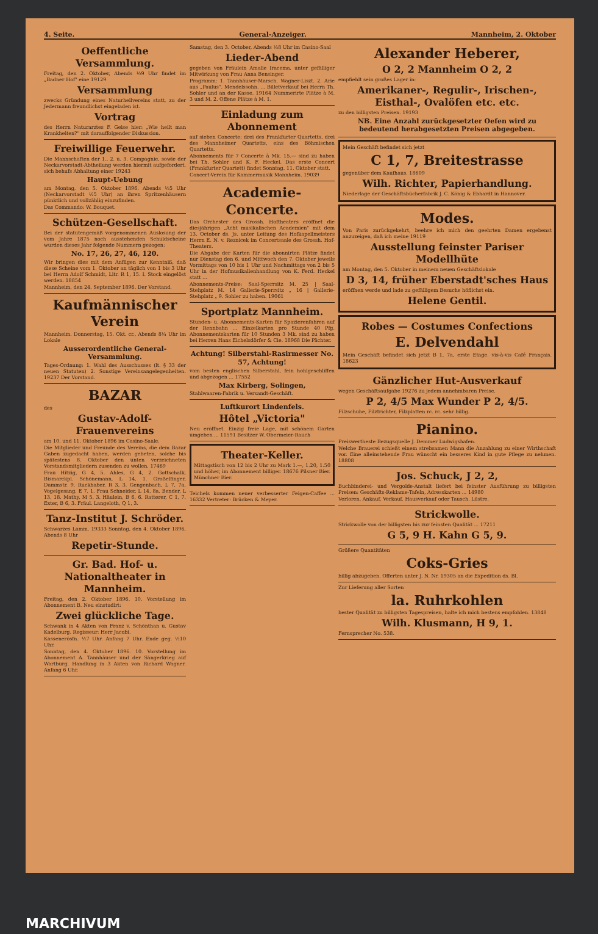4. Seite. General-Anzeiger. Mannheim, 2. Oktober
Oeffentliche Versammlung.
Freitag, den 2. Oktober, Abends ½9 Uhr findet im „Badner Hof" eine 19129
Versammlung
zwecks Gründung eines Naturheilvereins statt, zu der Jedermann freundlichst eingeladen ist.
Vortrag
des Herrn Naturarztes F. Geise hier: „Wie heilt man Krankheiten?" mit darauffolgender Diskussion.
Freiwillige Feuerwehr.
Die Mannschaften der 1., 2. u. 3. Compagnie, sowie der Neckarvorstadt-Abtheilung werden hiermit aufgefordert, sich behufs Abhaltung einer 19243
Haupt-Uebung
am Montag, den 5. Oktober 1896. Abends ½5 Uhr (Neckarvorstadt ½5 Uhr) an ihren Spritzenhäusern pünktlich und vollzählig einzufinden.
Das Commando: W. Bouquet.
Schützen-Gesellschaft.
Bei der statutengemäß vorgenommenen Auslosung der vom Jahre 1875 noch ausstehenden Schuldscheine wurden dieses Jahr folgende Nummern gezogen:
No. 17, 26, 27, 46, 120.
Wir bringen dies mit dem Anfügen zur Kenntniß, daß diese Scheine vom 1. Oktober an täglich von 1 bis 3 Uhr bei Herrn Adolf Schmidt, Litr. R 1, 15. I. Stock eingelöst werden. 18854
Mannheim, den 24. September 1896. Der Vorstand.
Kaufmännischer Verein
Mannheim. Donnerstag, 15. Okt. cr., Abends 8¼ Uhr im Lokale
Ausserordentliche General-Versammlung.
Tages-Ordnung: 1. Wahl des Ausschusses (lt. § 33 der neuen Statuten) 2. Sonstige Vereinsangelegenheiten. 19237 Der Vorstand.
BAZAR
des
Gustav-Adolf-Frauenvereins
am 10. und 11. Oktober 1896 im Casino-Saale.
Die Mitglieder und Freunde des Vereins, die dem Bazar Gaben zugedacht haben, werden gebeten, solche bis spätestens 8. Oktober den unten verzeichneten Vorstandsmitgliedern zusenden zu wollen. 17469
Frau Hitzig, G 4, 5. Ahles, G 4, 2. Gottschalk, Bismarckpl. Schönemann, L 14, 1. Großelfinger, Dammstr. 9. Ruckhaber, R 3, 3. Gengenbach, L 7, 7a. Vogelgesang, E 7, 1. Frau Schneider, L 14, 8a. Bender, L 13, 18. Mathy, M 5, 3. Häulein, B 6, 6. Ratterer, C 1, 7. Exter, B 6, 3. Fräul. Langeloth, Q 1, 3.
Tanz-Institut J. Schröder.
Schwarzes Lamm. 19333 Sonntag, den 4. Oktober 1896, Abends 8 Uhr
Repetir-Stunde.
Gr. Bad. Hof- u. Nationaltheater in Mannheim.
Freitag, den 2. Oktober 1896. 10. Vorstellung im Abonnement B. Neu einstudirt:
Zwei glückliche Tage.
Schwank in 4 Akten von Franz v. Schönthan u. Gustav Kadelburg. Regisseur: Herr Jacobi.
Kassenerösfn. ½7 Uhr. Anfang 7 Uhr. Ende geg. ½10 Uhr.
Sonntag, den 4. Oktober 1896. 10. Vorstellung im Abonnement A. Tannhäuser und der Sängerkrieg auf Wartburg. Handlung in 3 Akten von Richard Wagner. Anfang 6 Uhr.
Samstag, den 3. October, Abends ½8 Uhr im Casino-Saal
Lieder-Abend
gegeben von Fräulein Amalie Iracema, unter gefälliger Mitwirkung von Frau Anna Bensinger.
Programm: 1. Tannhäuser-Marsch. Wagner-Liszt. 2. Arie aus „Paulus". Mendelssohn. ... Billetverkauf bei Herrn Th. Sohler und an der Kasse. 19164 Nummerirte Plätze à M. 3 und M. 2. Offene Plätze à M. 1.
Einladung zum Abonnement
auf sieben Concerte: drei des Frankfurter Quartetts, drei des Mannheimer Quartetts, eins des Böhmischen Quartetts.
Abonnements für 7 Concerte à Mk. 15.— sind zu haben bei Th. Sohler und K. F. Heckel. Das erste Concert (Frankfurter Quartett) findet Sonntag, 11. Oktober statt.
Concert-Verein für Kammermusik Mannheim. 19039
Academie-Concerte.
Das Orchester des Grossh. Hoftheaters eröffnet die diesjährigen „Acht musikalischen Academien" mit dem 13. October ds. Js. unter Leitung des Hofkapellmeisters Herrn E. N. v. Reznicek im Concertsaale des Grossh. Hof-Theaters.
Die Abgabe der Karten für die abonnirten Plätze findet nur Dienstag den 6. und Mittwoch den 7. Oktober jeweils Vormittags von 10 bis 1 Uhr und Nachmittags von 2 bis 5 Uhr in der Hofmusikalienhandlung von K. Ferd. Heckel statt ...
Abonnements-Preise: Saal-Sperrsitz M. 25 | Saal-Stehplatz M. 14 Gallerie-Sperrsitz „ 16 | Gallerie-Stehplatz „ 9. Sohler zu haben. 19061
Sportplatz Mannheim.
Stunden- u. Abonnements-Karten für Spazierenfahren auf der Rennbahn ... Einzelkarten pro Stunde 40 Pfg. Abonnementskarten für 10 Stunden 3 Mk. sind zu haben bei Herren Hans Eichelsdörfer & Cie. 18968 Die Pächter.
Achtung! Silberstahl-Rasirmesser No. 57, Achtung!
vom besten englischen Silberstahl, fein hohlgeschliffen und abgezogen ... 17552
Max Kirberg, Solingen,
Stahlwaaren-Fabrik u. Versandt-Geschäft.
Luftkurort Lindenfels.
Hôtel „Victoria"
Neu eröffnet. Einzig freie Lage, mit schönem Garten umgeben ... 11591 Besitzer W. Obermeier-Rauch
Theater-Keller.
Mittagstisch von 12 bis 2 Uhr zu Mark 1.—, 1.20, 1.50 und höher, im Abonnement billiger. 18676 Pilsner Bier. Münchner Bier.
Teichels kommen neuer verbesserter Feigen-Caffee ... 16332 Vertreter: Brücken & Meyer.
Alexander Heberer,
O 2, 2 Mannheim O 2, 2
empfiehlt sein großes Lager in:
Amerikaner-, Regulir-, Irischen-, Eisthal-, Ovalöfen etc. etc.
zu den billigsten Preisen. 19193
NB. Eine Anzahl zurückgesetzter Oefen wird zu bedeutend herabgesetzten Preisen abgegeben.
Mein Geschäft befindet sich jetzt
C 1, 7, Breitestrasse
gegenüber dem Kaufhaus. 18609
Wilh. Richter, Papierhandlung.
Niederlage der Geschäftsbücherfabrik J. C. König & Ebhardt in Hannover.
Modes.
Von Paris zurückgekehrt, beehre ich mich den geehrten Damen ergebenst anzuzeigen, daß ich meine 19119
Ausstellung feinster Pariser Modellhüte
am Montag, den 5. Oktober in meinem neuen Geschäftslokale
D 3, 14, früher Eberstadt'sches Haus
eröffnen werde und lade zu gefälligem Besuche höflichst ein.
Helene Gentil.
Robes — Costumes Confections
E. Delvendahl
Mein Geschäft befindet sich jetzt B 1, 7a, erste Etage. vis-à-vis Café Français. 18623
Gänzlicher Hut-Ausverkauf
wegen Geschäftsaufgabe 19276 zu jedem annehmbaren Preise.
P 2, 4/5 Max Wunder P 2, 4/5.
Filzschuhe, Filztrichter, Filzplatten rc. rc. sehr billig.
Pianino.
Preiswertheste Bezugsquelle J. Demmer Ludwigshafen.
Welche Brauerei schießt einem strebsamen Mann die Anzahlung zu einer Wirthschaft vor. Eine alleinstehende Frau wünscht ein besseres Kind in gute Pflege zu nehmen. 18808
Jos. Schuck, J 2, 2,
Buchbinderei- und Vergolde-Anstalt liefert bei feinster Ausführung zu billigsten Preisen: Geschäfts-Reklame-Tafeln, Adresskarten ... 14980
Verloren. Ankauf. Verkauf. Hausverkauf oder Tausch. Lüstre.
Strickwolle.
Strickwolle von der billigsten bis zur feinsten Qualität ... 17211
G 5, 9 H. Kahn G 5, 9.
Größere Quantitäten
Coks-Gries
billig abzugeben. Offerten unter J. N. Nr. 19305 an die Expedition ds. Bl.
Zur Lieferung aller Sorten
la. Ruhrkohlen
bester Qualität zu billigsten Tagespreisen, halte ich mich bestens empfohlen. 13848
Wilh. Klusmann, H 9, 1.
Fernsprecher No. 538.
MARCHIVUM